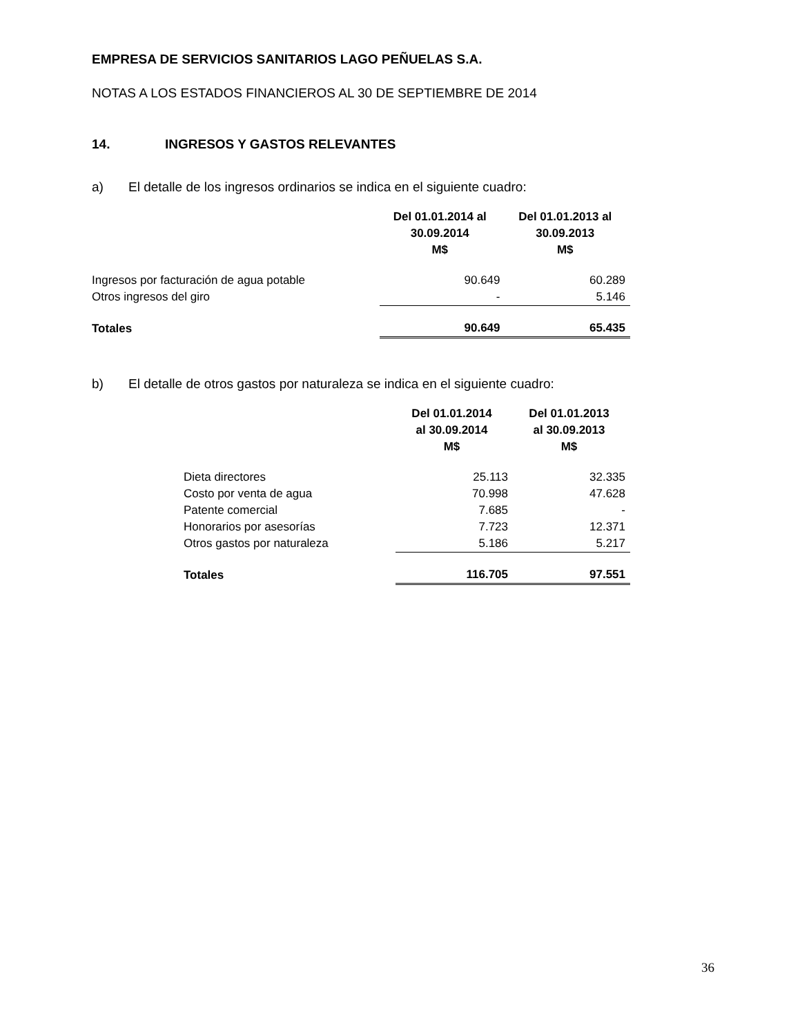EMPRESA DE SERVICIOS SANITARIOS LAGO PEÑUELAS S.A.
NOTAS A LOS ESTADOS FINANCIEROS AL 30 DE SEPTIEMBRE DE 2014
14. INGRESOS Y GASTOS RELEVANTES
a) El detalle de los ingresos ordinarios se indica en el siguiente cuadro:
| | Del 01.01.2014 al 30.09.2014 M$ | Del 01.01.2013 al 30.09.2013 M$ |
| --- | --- | --- |
| Ingresos por facturación de agua potable | 90.649 | 60.289 |
| Otros ingresos del giro | - | 5.146 |
| Totales | 90.649 | 65.435 |
b) El detalle de otros gastos por naturaleza se indica en el siguiente cuadro:
| | Del 01.01.2014 al 30.09.2014 M$ | Del 01.01.2013 al 30.09.2013 M$ |
| --- | --- | --- |
| Dieta directores | 25.113 | 32.335 |
| Costo por venta de agua | 70.998 | 47.628 |
| Patente comercial | 7.685 | - |
| Honorarios por asesorías | 7.723 | 12.371 |
| Otros gastos por naturaleza | 5.186 | 5.217 |
| Totales | 116.705 | 97.551 |
36